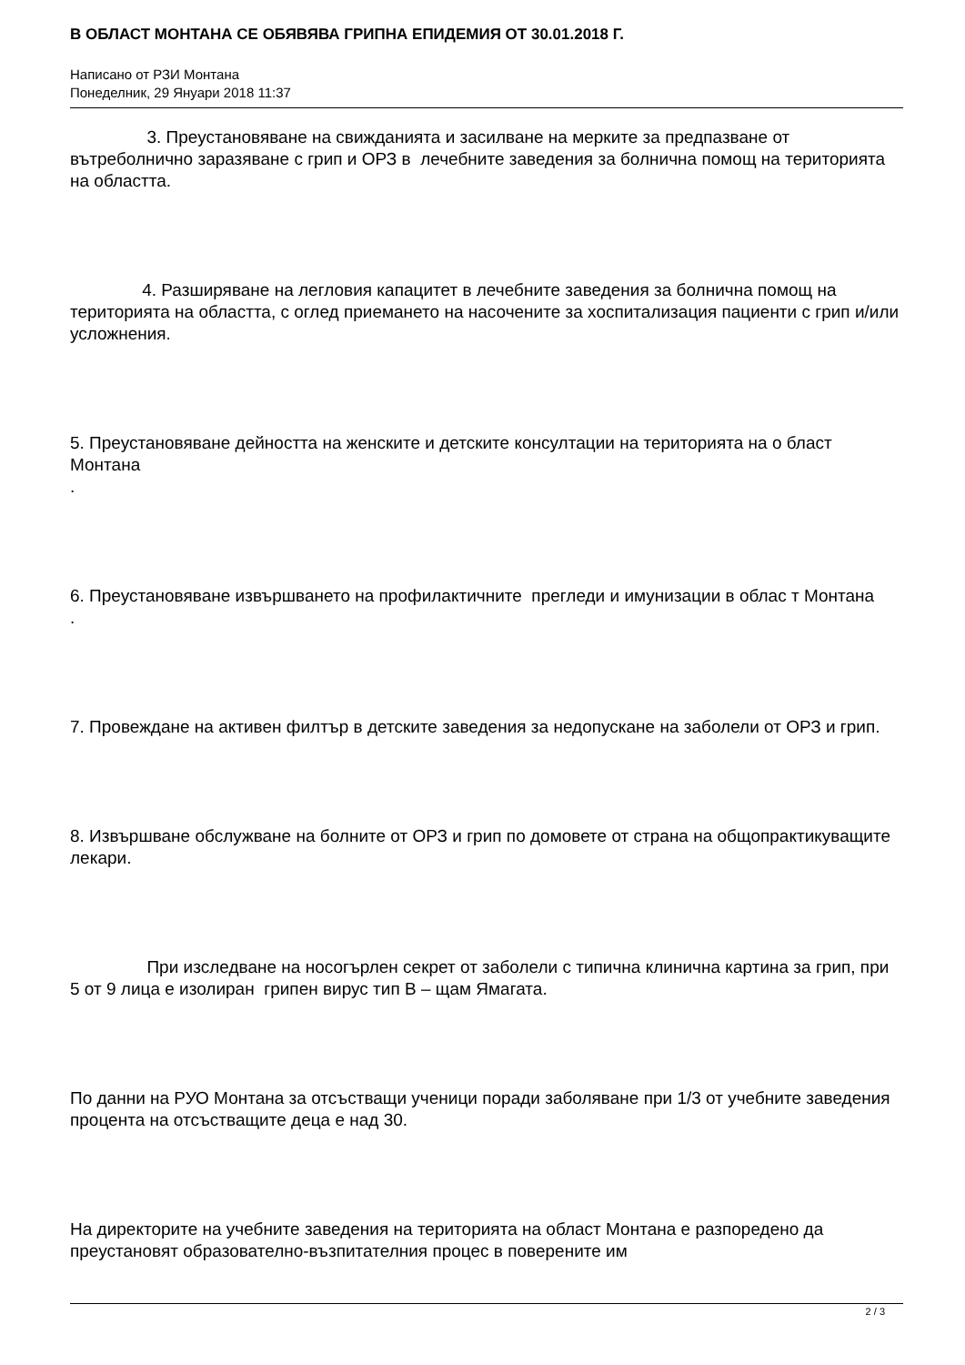В ОБЛАСТ МОНТАНА СЕ ОБЯВЯВА ГРИПНА ЕПИДЕМИЯ ОТ 30.01.2018 Г.
Написано от РЗИ Монтана
Понеделник, 29 Януари 2018 11:37
3. Преустановяване на свижданията и засилване на мерките за предпазване от вътреболнично заразяване с грип и ОРЗ в лечебните заведения за болнична помощ на територията на областта.
4. Разширяване на легловия капацитет в лечебните заведения за болнична помощ на територията на областта, с оглед приемането на насочените за хоспитализация пациенти с грип и/или усложнения.
5. Преустановяване дейността на женските и детските консултации на територията на о бласт Монтана
.
6. Преустановяване извършването на профилактичните прегледи и имунизации в облас т Монтана
.
7. Провеждане на активен филтър в детските заведения за недопускане на заболели от ОРЗ и грип.
8. Извършване обслужване на болните от ОРЗ и грип по домовете от страна на общопрактикуващите лекари.
При изследване на носогърлен секрет от заболели с типична клинична картина за грип, при 5 от 9 лица е изолиран грипен вирус тип В – щам Ямагата.
По данни на РУО Монтана за отсъстващи ученици поради заболяване при 1/3 от учебните заведения процента на отсъстващите деца е над 30.
На директорите на учебните заведения на територията на област Монтана е разпоредено да преустановят образователно-възпитателния процес в поверените им
2 / 3